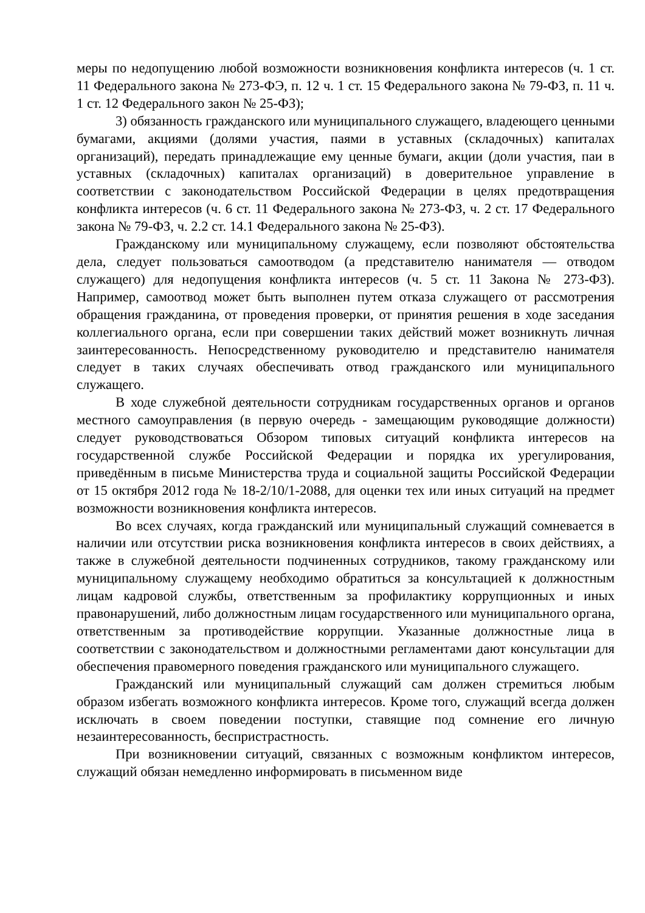меры по недопущению любой возможности возникновения конфликта интересов (ч. 1 ст. 11 Федерального закона № 273-ФЭ, п. 12 ч. 1 ст. 15 Федерального закона № 79-ФЗ, п. 11 ч. 1 ст. 12 Федерального закон № 25-ФЗ);
3) обязанность гражданского или муниципального служащего, владеющего ценными бумагами, акциями (долями участия, паями в уставных (складочных) капиталах организаций), передать принадлежащие ему ценные бумаги, акции (доли участия, паи в уставных (складочных) капиталах организаций) в доверительное управление в соответствии с законодательством Российской Федерации в целях предотвращения конфликта интересов (ч. 6 ст. 11 Федерального закона № 273-ФЗ, ч. 2 ст. 17 Федерального закона № 79-ФЗ, ч. 2.2 ст. 14.1 Федерального закона № 25-ФЗ).
Гражданскому или муниципальному служащему, если позволяют обстоятельства дела, следует пользоваться самоотводом (а представителю нанимателя — отводом служащего) для недопущения конфликта интересов (ч. 5 ст. 11 Закона № 273-ФЗ). Например, самоотвод может быть выполнен путем отказа служащего от рассмотрения обращения гражданина, от проведения проверки, от принятия решения в ходе заседания коллегиального органа, если при совершении таких действий может возникнуть личная заинтересованность. Непосредственному руководителю и представителю нанимателя следует в таких случаях обеспечивать отвод гражданского или муниципального служащего.
В ходе служебной деятельности сотрудникам государственных органов и органов местного самоуправления (в первую очередь - замещающим руководящие должности) следует руководствоваться Обзором типовых ситуаций конфликта интересов на государственной службе Российской Федерации и порядка их урегулирования, приведённым в письме Министерства труда и социальной защиты Российской Федерации от 15 октября 2012 года № 18-2/10/1-2088, для оценки тех или иных ситуаций на предмет возможности возникновения конфликта интересов.
Во всех случаях, когда гражданский или муниципальный служащий сомневается в наличии или отсутствии риска возникновения конфликта интересов в своих действиях, а также в служебной деятельности подчиненных сотрудников, такому гражданскому или муниципальному служащему необходимо обратиться за консультацией к должностным лицам кадровой службы, ответственным за профилактику коррупционных и иных правонарушений, либо должностным лицам государственного или муниципального органа, ответственным за противодействие коррупции. Указанные должностные лица в соответствии с законодательством и должностными регламентами дают консультации для обеспечения правомерного поведения гражданского или муниципального служащего.
Гражданский или муниципальный служащий сам должен стремиться любым образом избегать возможного конфликта интересов. Кроме того, служащий всегда должен исключать в своем поведении поступки, ставящие под сомнение его личную незаинтересованность, беспристрастность.
При возникновении ситуаций, связанных с возможным конфликтом интересов, служащий обязан немедленно информировать в письменном виде